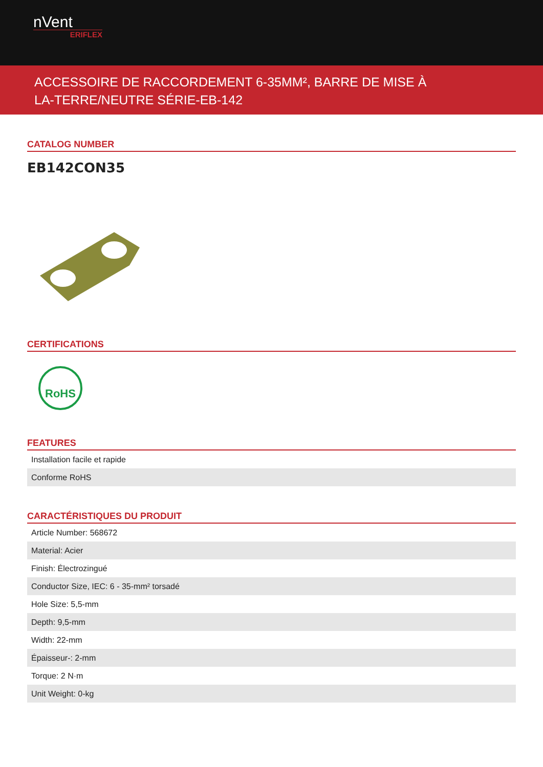nVent
ERIFLEX
ACCESSOIRE DE RACCORDEMENT 6-35MM², BARRE DE MISE À
LA-TERRE/NEUTRE SÉRIE-EB-142
CATALOG NUMBER
EB142CON35
CERTIFICATIONS
RoHS
FEATURES
| Installation facile et rapide |
| Conforme RoHS |
CARACTÉRISTIQUES DU PRODUIT
| Article Number: 568672 |
| Material: Acier |
| Finish: Électrozingué |
| Conductor Size, IEC: 6 - 35-mm² torsadé |
| Hole Size: 5,5-mm |
| Depth: 9,5-mm |
| Width: 22-mm |
| Épaisseur-: 2-mm |
| Torque: 2 N·m |
| Unit Weight: 0-kg |